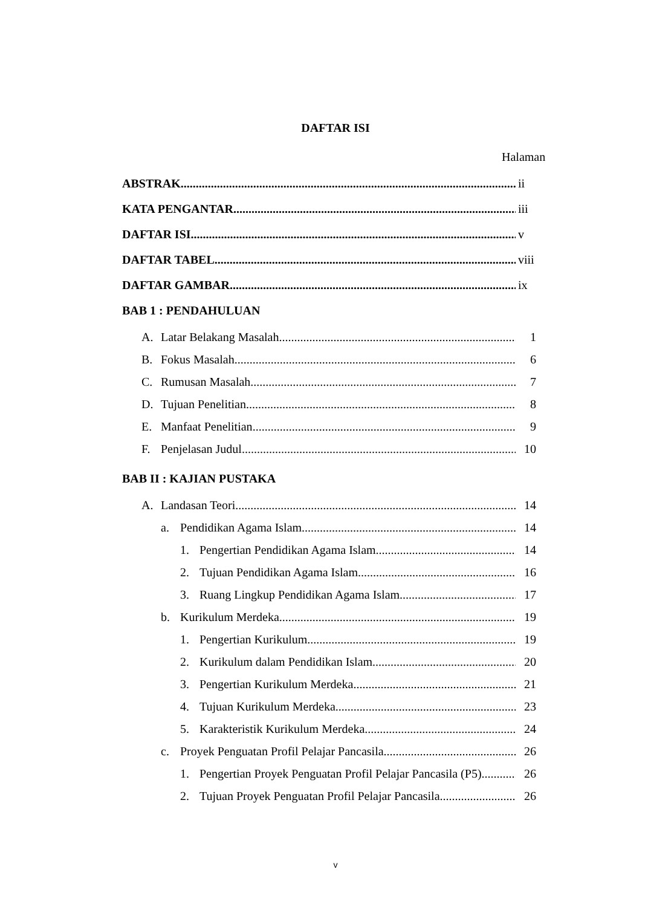DAFTAR ISI
Halaman
ABSTRAK ii
KATA PENGANTAR iii
DAFTAR ISI v
DAFTAR TABEL viii
DAFTAR GAMBAR ix
BAB 1 : PENDAHULUAN
A. Latar Belakang Masalah 1
B. Fokus Masalah 6
C. Rumusan Masalah 7
D. Tujuan Penelitian 8
E. Manfaat Penelitian 9
F. Penjelasan Judul 10
BAB II : KAJIAN PUSTAKA
A. Landasan Teori 14
a. Pendidikan Agama Islam 14
1. Pengertian Pendidikan Agama Islam 14
2. Tujuan Pendidikan Agama Islam 16
3. Ruang Lingkup Pendidikan Agama Islam 17
b. Kurikulum Merdeka 19
1. Pengertian Kurikulum 19
2. Kurikulum dalam Pendidikan Islam 20
3. Pengertian Kurikulum Merdeka 21
4. Tujuan Kurikulum Merdeka 23
5. Karakteristik Kurikulum Merdeka 24
c. Proyek Penguatan Profil Pelajar Pancasila 26
1. Pengertian Proyek Penguatan Profil Pelajar Pancasila (P5) 26
2. Tujuan Proyek Penguatan Profil Pelajar Pancasila 26
v